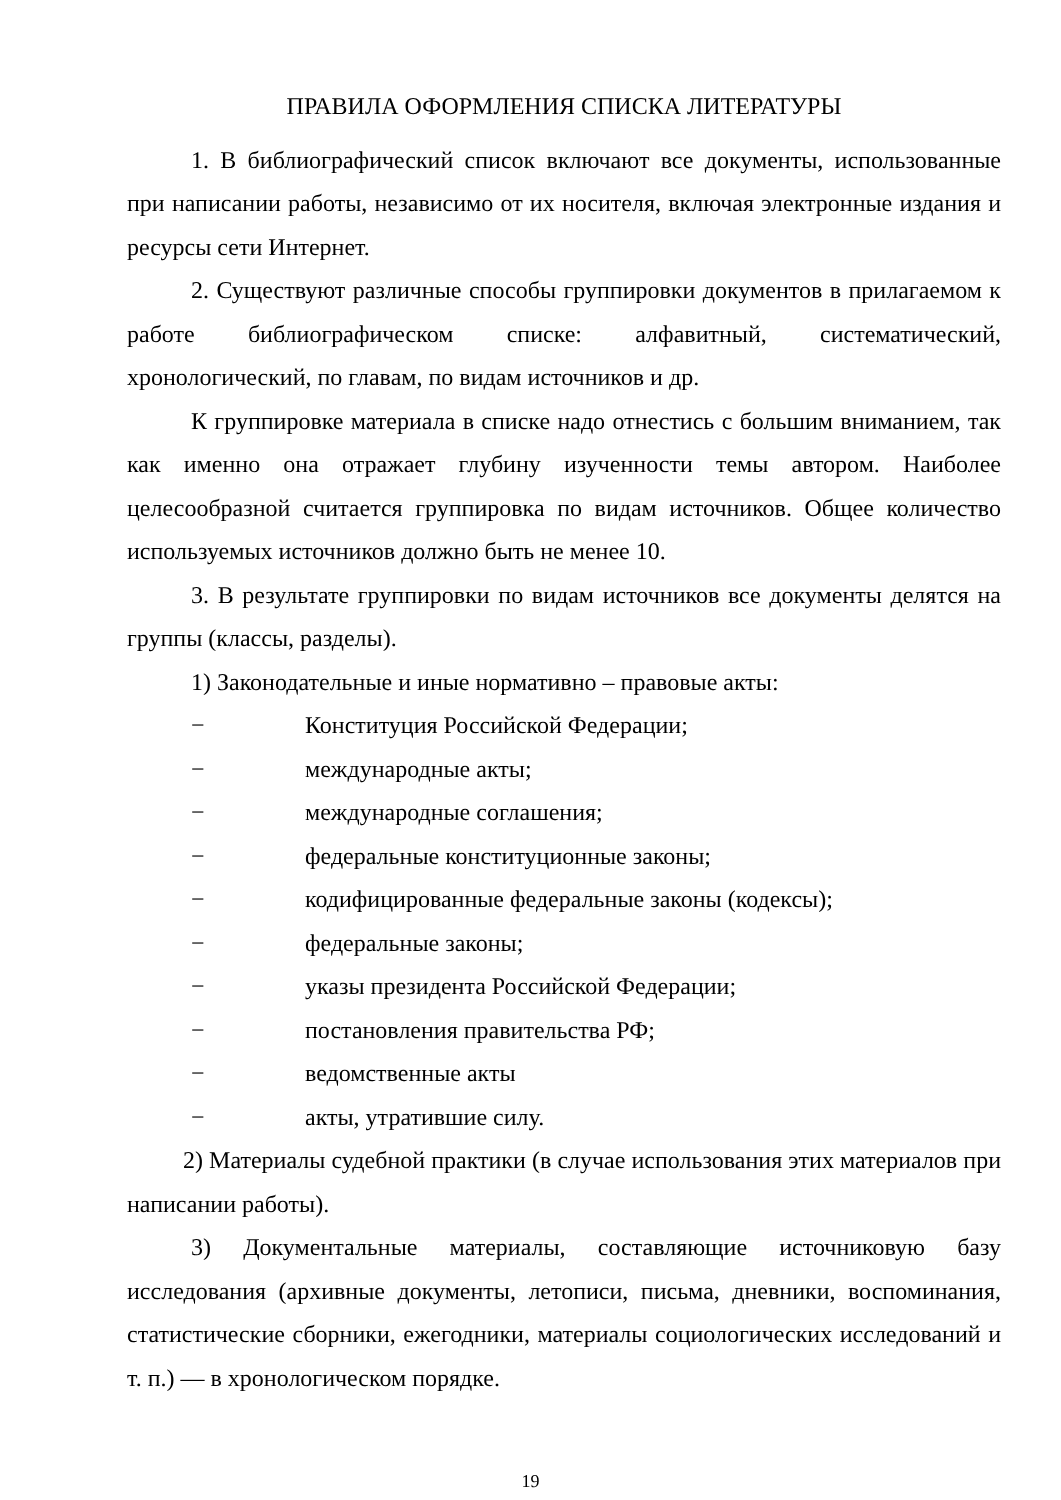ПРАВИЛА ОФОРМЛЕНИЯ СПИСКА ЛИТЕРАТУРЫ
1. В библиографический список включают все документы, использованные при написании работы, независимо от их носителя, включая электронные издания и ресурсы сети Интернет.
2. Существуют различные способы группировки документов в прилагаемом к работе библиографическом списке: алфавитный, систематический, хронологический, по главам, по видам источников и др.
К группировке материала в списке надо отнестись с большим вниманием, так как именно она отражает глубину изученности темы автором. Наиболее целесообразной считается группировка по видам источников. Общее количество используемых источников должно быть не менее 10.
3. В результате группировки по видам источников все документы делятся на группы (классы, разделы).
1) Законодательные и иные нормативно – правовые акты:
− Конституция Российской Федерации;
− международные акты;
− международные соглашения;
− федеральные конституционные законы;
− кодифицированные федеральные законы (кодексы);
− федеральные законы;
− указы президента Российской Федерации;
− постановления правительства РФ;
− ведомственные акты
− акты, утратившие силу.
2) Материалы судебной практики (в случае использования этих материалов при написании работы).
3) Документальные материалы, составляющие источниковую базу исследования (архивные документы, летописи, письма, дневники, воспоминания, статистические сборники, ежегодники, материалы социологических исследований и т. п.) — в хронологическом порядке.
19